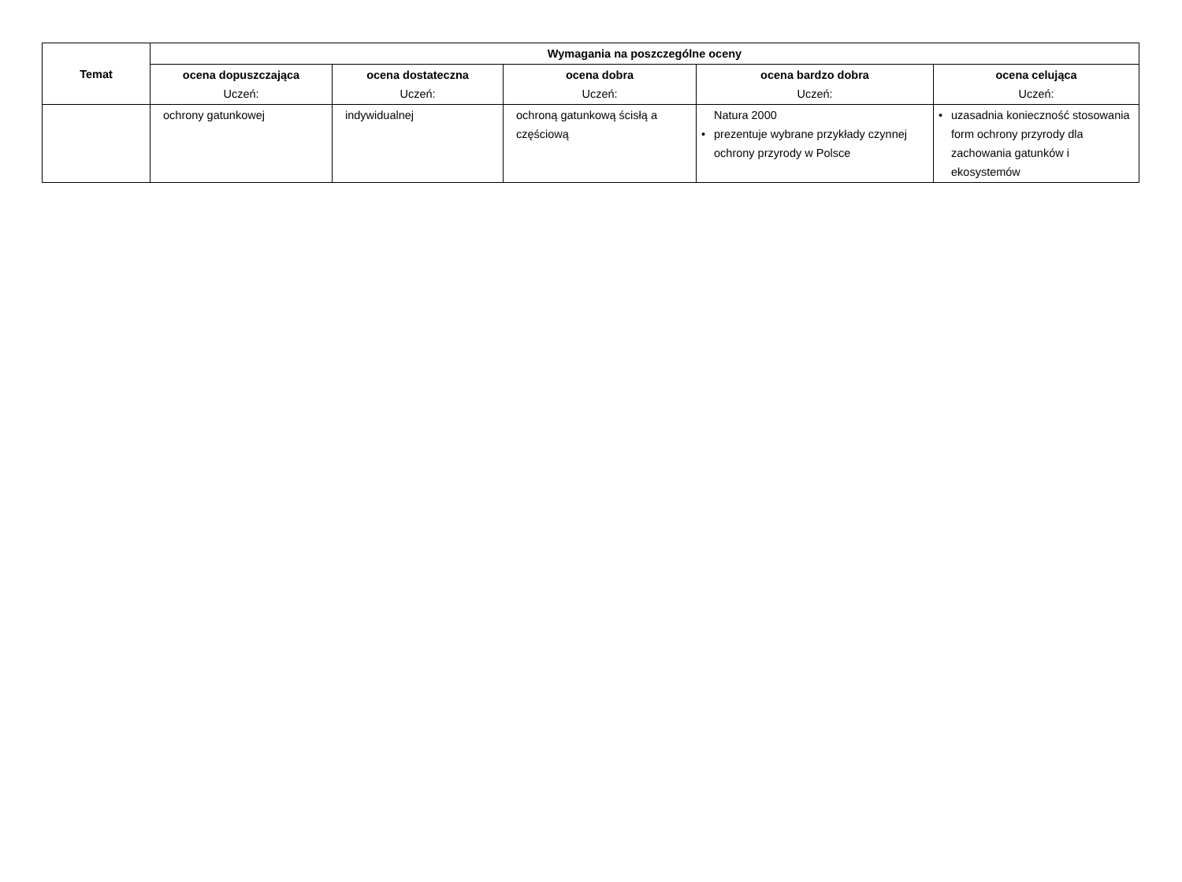| Temat | Wymagania na poszczególne oceny | | | | |
| --- | --- | --- | --- | --- | --- |
| | ocena dopuszczająca Uczeń: | ocena dostateczna Uczeń: | ocena dobra Uczeń: | ocena bardzo dobra Uczeń: | ocena celująca Uczeń: |
| | ochrony gatunkowej | indywidualnej | ochroną gatunkową ścisłą a częściową | Natura 2000 • prezentuje wybrane przykłady czynnej ochrony przyrody w Polsce | • uzasadnia konieczność stosowania form ochrony przyrody dla zachowania gatunków i ekosystemów |